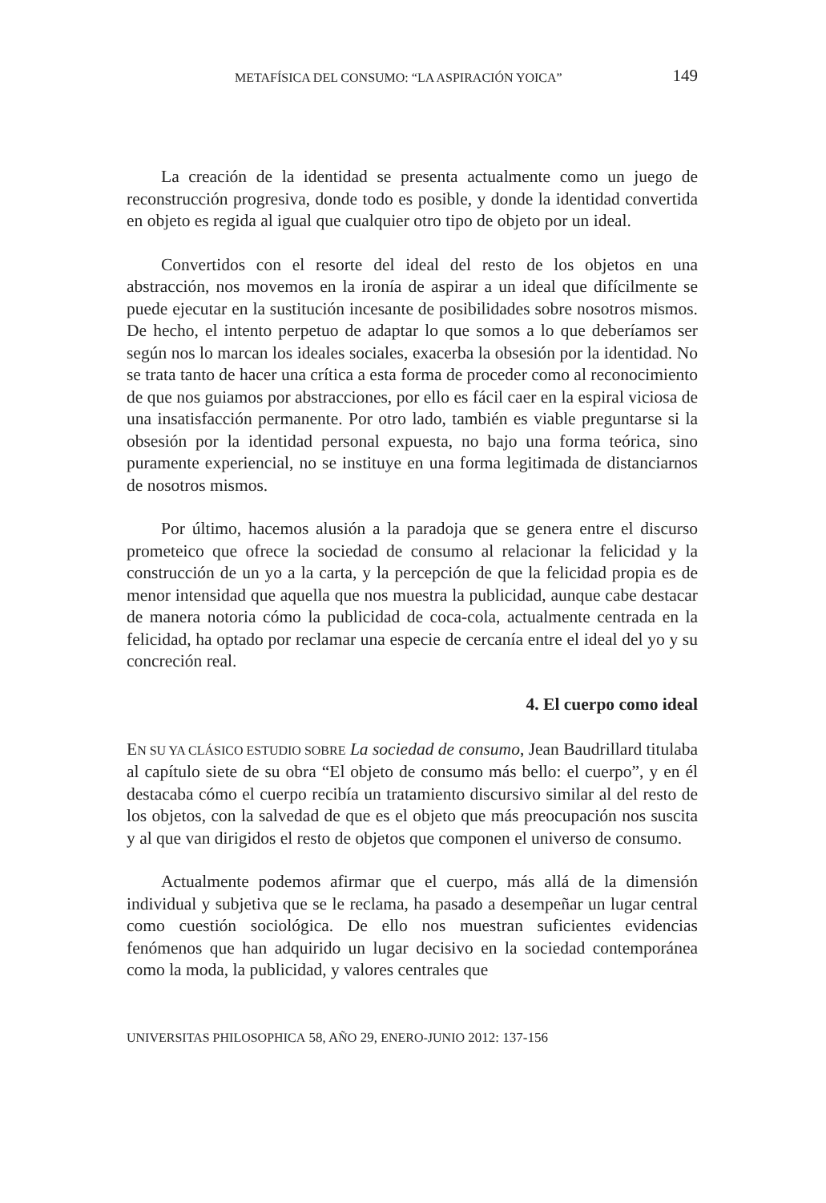METAFÍSICA DEL CONSUMO: “LA ASPIRACIÓN YOICA” 149
La creación de la identidad se presenta actualmente como un juego de reconstrucción progresiva, donde todo es posible, y donde la identidad convertida en objeto es regida al igual que cualquier otro tipo de objeto por un ideal.
Convertidos con el resorte del ideal del resto de los objetos en una abstracción, nos movemos en la ironía de aspirar a un ideal que difícilmente se puede ejecutar en la sustitución incesante de posibilidades sobre nosotros mismos. De hecho, el intento perpetuo de adaptar lo que somos a lo que deberíamos ser según nos lo marcan los ideales sociales, exacerba la obsesión por la identidad. No se trata tanto de hacer una crítica a esta forma de proceder como al reconocimiento de que nos guiamos por abstracciones, por ello es fácil caer en la espiral viciosa de una insatisfacción permanente. Por otro lado, también es viable preguntarse si la obsesión por la identidad personal expuesta, no bajo una forma teórica, sino puramente experiencial, no se instituye en una forma legitimada de distanciarnos de nosotros mismos.
Por último, hacemos alusión a la paradoja que se genera entre el discurso prometeico que ofrece la sociedad de consumo al relacionar la felicidad y la construcción de un yo a la carta, y la percepción de que la felicidad propia es de menor intensidad que aquella que nos muestra la publicidad, aunque cabe destacar de manera notoria cómo la publicidad de coca-cola, actualmente centrada en la felicidad, ha optado por reclamar una especie de cercanía entre el ideal del yo y su concreción real.
4. El cuerpo como ideal
EN SU YA CLÁSICO ESTUDIO SOBRE La sociedad de consumo, Jean Baudrillard titulaba al capítulo siete de su obra “El objeto de consumo más bello: el cuerpo”, y en él destacaba cómo el cuerpo recibía un tratamiento discursivo similar al del resto de los objetos, con la salvedad de que es el objeto que más preocupación nos suscita y al que van dirigidos el resto de objetos que componen el universo de consumo.
Actualmente podemos afirmar que el cuerpo, más allá de la dimensión individual y subjetiva que se le reclama, ha pasado a desempeñar un lugar central como cuestión sociológica. De ello nos muestran suficientes evidencias fenómenos que han adquirido un lugar decisivo en la sociedad contemporánea como la moda, la publicidad, y valores centrales que
UNIVERSITAS PHILOSOPHICA 58, AÑO 29, ENERO-JUNIO 2012: 137-156